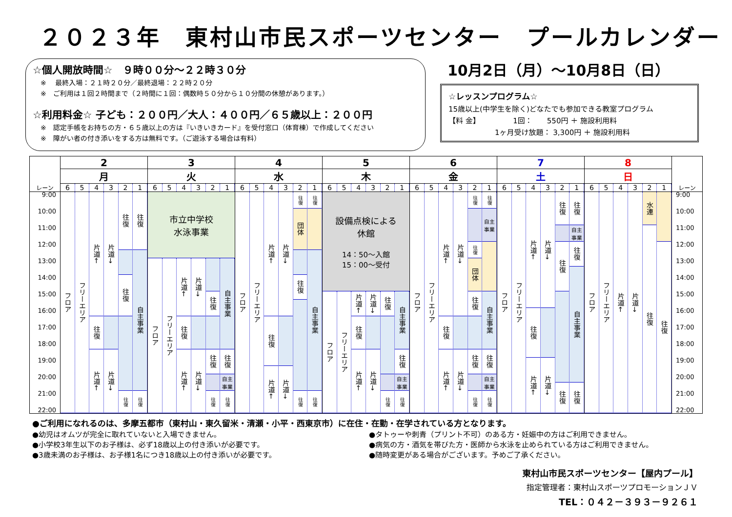２０２３年　東村山市民スポーツセンター　プールカレンダー
☆個人開放時間☆　９時００分～２２時３０分
※　 最終入場：２１時２０分／最終退場：２２時２０分
※　ご利用は１回２時間まで（２時間に１回：偶数時５０分から１０分間の休憩があります。）
☆利用料金☆ 子ども：２００円／大人：４００円／６５歳以上：２００円
※　認定手帳をお持ちの方・６５歳以上の方は『いきいきカード』を受付窓口（体育棟）で作成してください
※　障がい者の付き添いをする方は無料です。（ご遊泳する場合は有料）
10月2日（月）～10月8日（日）
☆レッスンプログラム☆
15歳以上(中学生を除く)どなたでも参加できる教室プログラム
【料 金】　　　　　1回：　　550円 ＋ 施設利用料
1ヶ月受け放題： 3,300円 ＋ 施設利用料
| レーン | 2 | 3 | 4 | 5 | 6 | 7 | 8 | レーン |
| --- | --- | --- | --- | --- | --- | --- | --- | --- |
| | 月 | 火 | 水 | 木 | 金 | 土 | 日 | |
| | 6 5 4 3 2 1 | 6 5 4 3 2 1 | 6 5 4 3 2 1 | 6 5 4 3 2 1 | 6 5 4 3 2 1 | 6 5 4 3 2 1 | 6 5 4 3 2 1 | |
| 9:00 10:00 11:00 12:00 13:00 14:00 15:00 16:00 17:00 18:00 19:00 20:00 21:00 22:00 | フロア フリーエリア 片道← 往復 片道← 片道→ 片道→ 往復 往復 往復 往復 自主事業 往復 | 市立中学校 水泳事業 フロア フリーエリア 片道← 往復 片道← 片道→ 片道→ 往復 往復 往復 自主事業 往復 自主事業 往復 | フロア フリーエリア 片道← 往復 片道← 片道→ 片道→ 往復 団体 往復 往復 往復 自主事業 往復 | 設備点検による 休館 14：50～入館 15：00～受付 フロア フリーエリア 片道← 往復 片道← 片道→ 片道→ 往復 往復 自主事業 往復 自主事業 往復 | フロア フリーエリア 片道← 往復 片道← 片道→ 片道→ 往復 往復 団体 往復 往復 往復 往復 自主事業 自主事業 往復 自主事業 往復 | フロア フリーエリア 片道← 往復 片道← 片道→ 片道→ 往復 往復 往復 往復 自主事業 往復 自主事業 往復 | フロア フリーエリア 片道← 片道→ 水連 往復 往復 | 9:00 10:00 11:00 12:00 13:00 14:00 15:00 16:00 17:00 18:00 19:00 20:00 21:00 22:00 |
●ご利用になれるのは、多摩五都市（東村山・東久留米・清瀬・小平・西東京市）に在住・在勤・在学されている方となります。
●幼児はオムツが完全に取れていないと入場できません。
●タトゥーや刺青（プリント不可）のある方・妊娠中の方はご利用できません。
●小学校3年生以下のお子様は、必ず18歳以上の付き添いが必要です。
●病気の方・酒気を帯びた方・医師から水泳を止められている方はご利用できません。
●3歳未満のお子様は、お子様1名につき18歳以上の付き添いが必要です。
●随時変更がある場合がございます。予めご了承ください。
東村山市民スポーツセンター【屋内プール】
指定管理者：東村山スポーツプロモーションＪＶ
TEL：０４２－３９３－９２６１